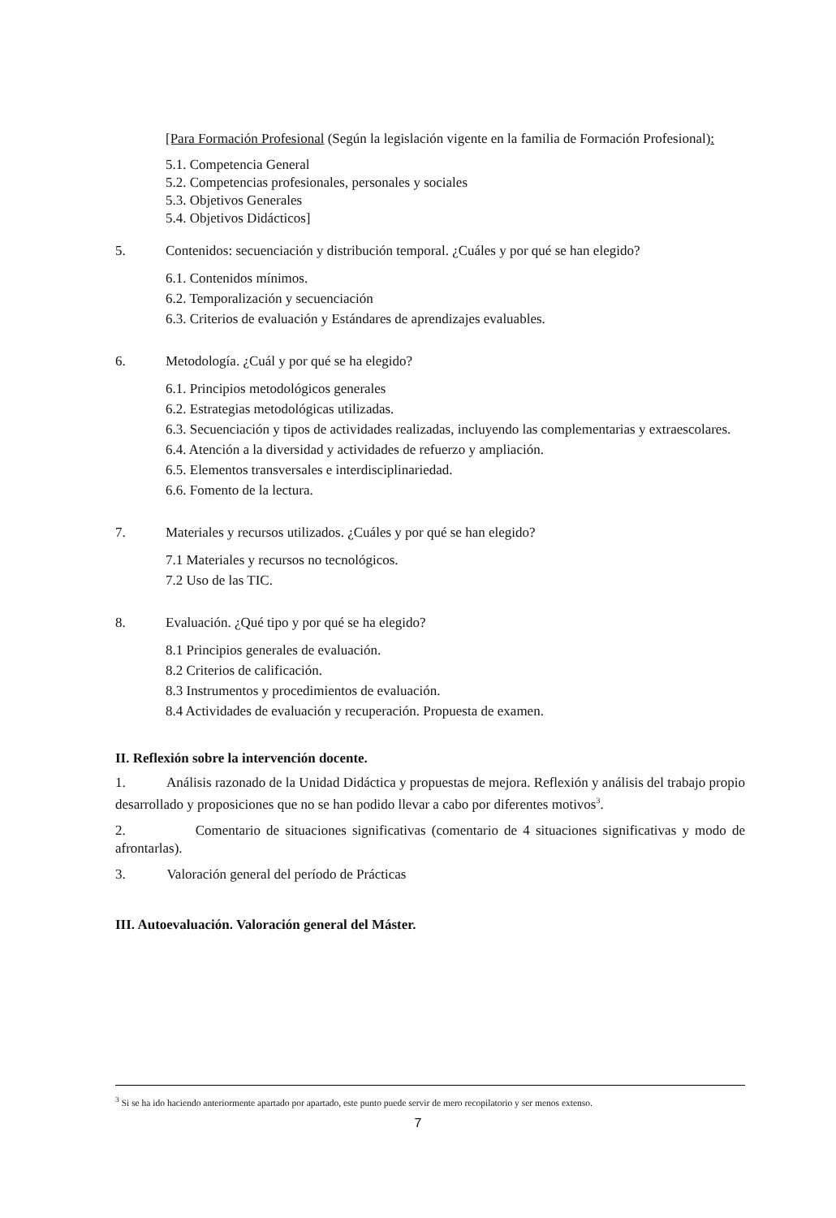[Para Formación Profesional (Según la legislación vigente en la familia de Formación Profesional):
5.1. Competencia General
5.2. Competencias profesionales, personales y sociales
5.3. Objetivos Generales
5.4. Objetivos Didácticos]
5. Contenidos: secuenciación y distribución temporal. ¿Cuáles y por qué se han elegido?
6.1. Contenidos mínimos.
6.2. Temporalización y secuenciación
6.3. Criterios de evaluación y Estándares de aprendizajes evaluables.
6. Metodología. ¿Cuál y por qué se ha elegido?
6.1. Principios metodológicos generales
6.2. Estrategias metodológicas utilizadas.
6.3. Secuenciación y tipos de actividades realizadas, incluyendo las complementarias y extraescolares.
6.4. Atención a la diversidad y actividades de refuerzo y ampliación.
6.5. Elementos transversales e interdisciplinariedad.
6.6. Fomento de la lectura.
7. Materiales y recursos utilizados. ¿Cuáles y por qué se han elegido?
7.1 Materiales y recursos no tecnológicos.
7.2 Uso de las TIC.
8. Evaluación. ¿Qué tipo y por qué se ha elegido?
8.1 Principios generales de evaluación.
8.2 Criterios de calificación.
8.3 Instrumentos y procedimientos de evaluación.
8.4 Actividades de evaluación y recuperación. Propuesta de examen.
II. Reflexión sobre la intervención docente.
1. Análisis razonado de la Unidad Didáctica y propuestas de mejora. Reflexión y análisis del trabajo propio desarrollado y proposiciones que no se han podido llevar a cabo por diferentes motivos<sup>3</sup>.
2. Comentario de situaciones significativas (comentario de 4 situaciones significativas y modo de afrontarlas).
3. Valoración general del período de Prácticas
III. Autoevaluación. Valoración general del Máster.
<sup>3</sup> Si se ha ido haciendo anteriormente apartado por apartado, este punto puede servir de mero recopilatorio y ser menos extenso.
7